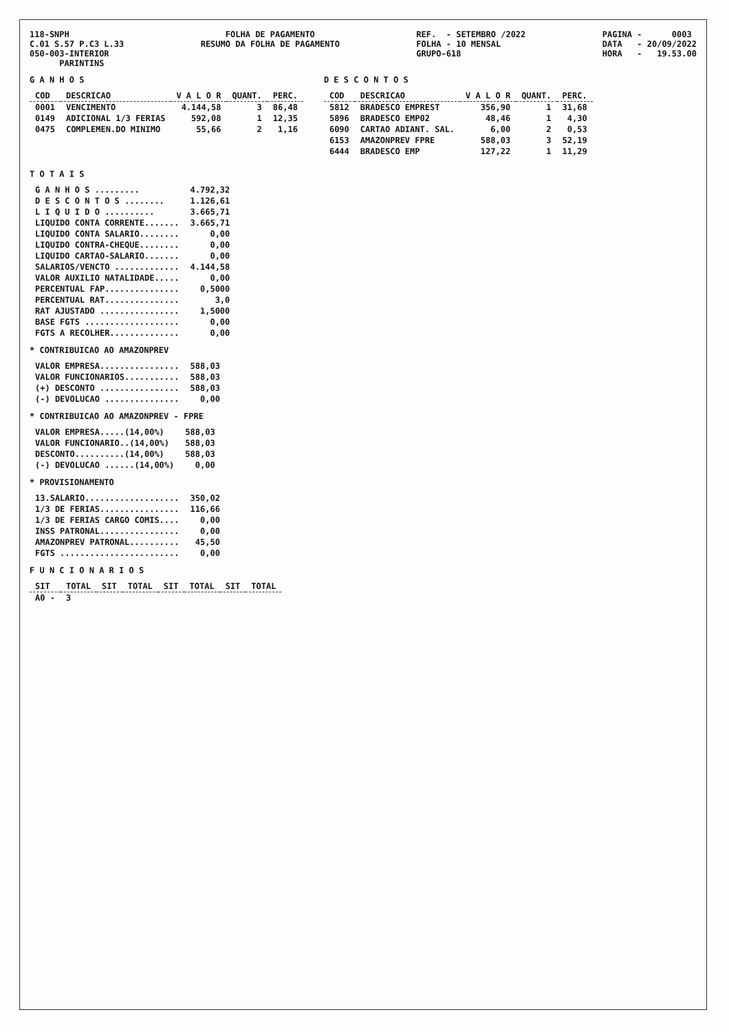118-SNPH C.01 S.57 P.C3 L.33 050-003-INTERIOR PARINTINS
FOLHA DE PAGAMENTO RESUMO DA FOLHA DE PAGAMENTO
REF. - SETEMBRO /2022 FOLHA - 10 MENSAL GRUPO-618
PAGINA - 0003 DATA - 20/09/2022 HORA - 19.53.00
G A N H O S
| COD | DESCRICAO | V A L O R | QUANT. | PERC. |
| --- | --- | --- | --- | --- |
| 0001 | VENCIMENTO | 4.144,58 | 3 | 86,48 |
| 0149 | ADICIONAL 1/3 FERIAS | 592,08 | 1 | 12,35 |
| 0475 | COMPLEMEN.DO MINIMO | 55,66 | 2 | 1,16 |
D E S C O N T O S
| COD | DESCRICAO | V A L O R | QUANT. | PERC. |
| --- | --- | --- | --- | --- |
| 5812 | BRADESCO EMPREST | 356,90 | 1 | 31,68 |
| 5896 | BRADESCO EMP02 | 48,46 | 1 | 4,30 |
| 6090 | CARTAO ADIANT. SAL. | 6,00 | 2 | 0,53 |
| 6153 | AMAZONPREV FPRE | 588,03 | 3 | 52,19 |
| 6444 | BRADESCO EMP | 127,22 | 1 | 11,29 |
T O T A I S
| G A N H O S ......... | 4.792,32 |
| D E S C O N T O S ........ | 1.126,61 |
| L I Q U I D O .......... | 3.665,71 |
| LIQUIDO CONTA CORRENTE....... | 3.665,71 |
| LIQUIDO CONTA SALARIO........ | 0,00 |
| LIQUIDO CONTRA-CHEQUE........ | 0,00 |
| LIQUIDO CARTAO-SALARIO....... | 0,00 |
| SALARIOS/VENCTO ............. | 4.144,58 |
| VALOR AUXILIO NATALIDADE..... | 0,00 |
| PERCENTUAL FAP............... | 0,5000 |
| PERCENTUAL RAT............... | 3,0 |
| RAT AJUSTADO ................ | 1,5000 |
| BASE FGTS ................... | 0,00 |
| FGTS A RECOLHER.............. | 0,00 |
* CONTRIBUICAO AO AMAZONPREV
| VALOR EMPRESA................ | 588,03 |
| VALOR FUNCIONARIOS........... | 588,03 |
| (+) DESCONTO ................ | 588,03 |
| (-) DEVOLUCAO ............... | 0,00 |
* CONTRIBUICAO AO AMAZONPREV - FPRE
| VALOR EMPRESA.....(14,00%) | 588,03 |
| VALOR FUNCIONARIO..(14,00%) | 588,03 |
| DESCONTO..........(14,00%) | 588,03 |
| (-) DEVOLUCAO ......(14,00%) | 0,00 |
* PROVISIONAMENTO
| 13.SALARIO................... | 350,02 |
| 1/3 DE FERIAS................ | 116,66 |
| 1/3 DE FERIAS CARGO COMIS.... | 0,00 |
| INSS PATRONAL................ | 0,00 |
| AMAZONPREV PATRONAL.......... | 45,50 |
| FGTS ........................ | 0,00 |
F U N C I O N A R I O S
| SIT | TOTAL | SIT | TOTAL | SIT | TOTAL | SIT | TOTAL |
| --- | --- | --- | --- | --- | --- | --- | --- |
| A0 - | 3 | | | | | | |